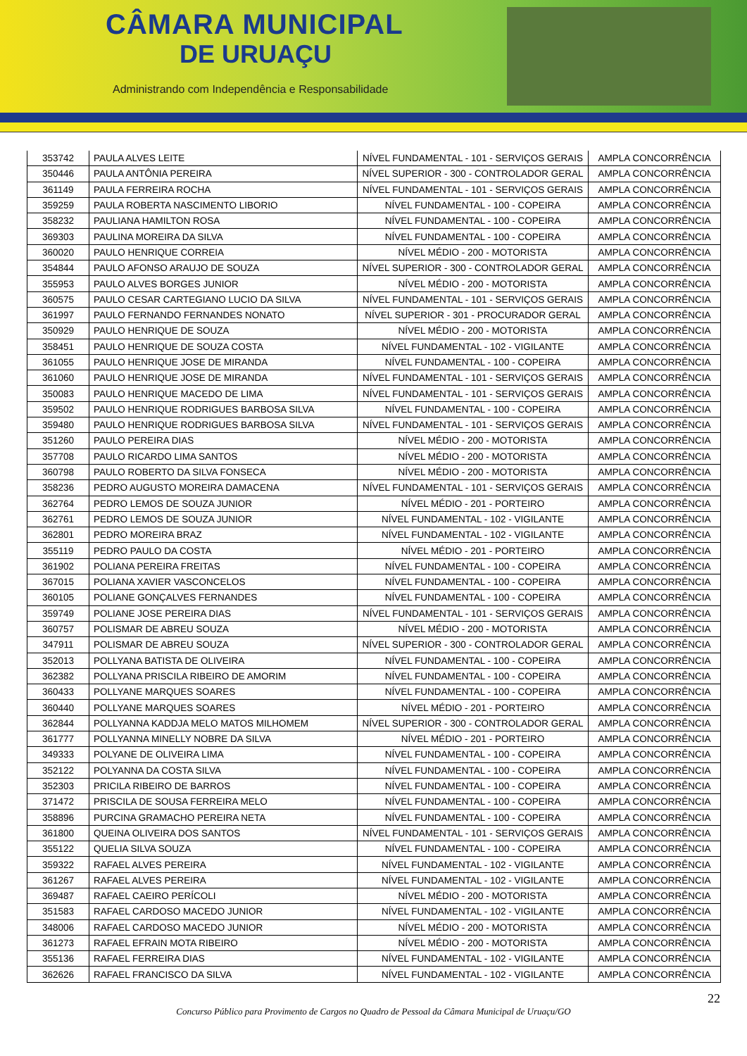CÂMARA MUNICIPAL
DE URUAÇU
Administrando com Independência e Responsabilidade
| 353742 | PAULA ALVES LEITE | NÍVEL FUNDAMENTAL - 101 - SERVIÇOS GERAIS | AMPLA CONCORRÊNCIA |
| 350446 | PAULA ANTÔNIA PEREIRA | NÍVEL SUPERIOR - 300 - CONTROLADOR GERAL | AMPLA CONCORRÊNCIA |
| 361149 | PAULA FERREIRA ROCHA | NÍVEL FUNDAMENTAL - 101 - SERVIÇOS GERAIS | AMPLA CONCORRÊNCIA |
| 359259 | PAULA ROBERTA NASCIMENTO LIBORIO | NÍVEL FUNDAMENTAL - 100 - COPEIRA | AMPLA CONCORRÊNCIA |
| 358232 | PAULIANA HAMILTON ROSA | NÍVEL FUNDAMENTAL - 100 - COPEIRA | AMPLA CONCORRÊNCIA |
| 369303 | PAULINA MOREIRA DA SILVA | NÍVEL FUNDAMENTAL - 100 - COPEIRA | AMPLA CONCORRÊNCIA |
| 360020 | PAULO HENRIQUE CORREIA | NÍVEL MÉDIO - 200 - MOTORISTA | AMPLA CONCORRÊNCIA |
| 354844 | PAULO AFONSO ARAUJO DE SOUZA | NÍVEL SUPERIOR - 300 - CONTROLADOR GERAL | AMPLA CONCORRÊNCIA |
| 355953 | PAULO ALVES BORGES JUNIOR | NÍVEL MÉDIO - 200 - MOTORISTA | AMPLA CONCORRÊNCIA |
| 360575 | PAULO CESAR CARTEGIANO LUCIO DA SILVA | NÍVEL FUNDAMENTAL - 101 - SERVIÇOS GERAIS | AMPLA CONCORRÊNCIA |
| 361997 | PAULO FERNANDO FERNANDES NONATO | NÍVEL SUPERIOR - 301 - PROCURADOR GERAL | AMPLA CONCORRÊNCIA |
| 350929 | PAULO HENRIQUE DE SOUZA | NÍVEL MÉDIO - 200 - MOTORISTA | AMPLA CONCORRÊNCIA |
| 358451 | PAULO HENRIQUE DE SOUZA COSTA | NÍVEL FUNDAMENTAL - 102 - VIGILANTE | AMPLA CONCORRÊNCIA |
| 361055 | PAULO HENRIQUE JOSE DE MIRANDA | NÍVEL FUNDAMENTAL - 100 - COPEIRA | AMPLA CONCORRÊNCIA |
| 361060 | PAULO HENRIQUE JOSE DE MIRANDA | NÍVEL FUNDAMENTAL - 101 - SERVIÇOS GERAIS | AMPLA CONCORRÊNCIA |
| 350083 | PAULO HENRIQUE MACEDO DE LIMA | NÍVEL FUNDAMENTAL - 101 - SERVIÇOS GERAIS | AMPLA CONCORRÊNCIA |
| 359502 | PAULO HENRIQUE RODRIGUES BARBOSA SILVA | NÍVEL FUNDAMENTAL - 100 - COPEIRA | AMPLA CONCORRÊNCIA |
| 359480 | PAULO HENRIQUE RODRIGUES BARBOSA SILVA | NÍVEL FUNDAMENTAL - 101 - SERVIÇOS GERAIS | AMPLA CONCORRÊNCIA |
| 351260 | PAULO PEREIRA DIAS | NÍVEL MÉDIO - 200 - MOTORISTA | AMPLA CONCORRÊNCIA |
| 357708 | PAULO RICARDO LIMA SANTOS | NÍVEL MÉDIO - 200 - MOTORISTA | AMPLA CONCORRÊNCIA |
| 360798 | PAULO ROBERTO DA SILVA FONSECA | NÍVEL MÉDIO - 200 - MOTORISTA | AMPLA CONCORRÊNCIA |
| 358236 | PEDRO AUGUSTO MOREIRA DAMACENA | NÍVEL FUNDAMENTAL - 101 - SERVIÇOS GERAIS | AMPLA CONCORRÊNCIA |
| 362764 | PEDRO LEMOS DE SOUZA JUNIOR | NÍVEL MÉDIO - 201 - PORTEIRO | AMPLA CONCORRÊNCIA |
| 362761 | PEDRO LEMOS DE SOUZA JUNIOR | NÍVEL FUNDAMENTAL - 102 - VIGILANTE | AMPLA CONCORRÊNCIA |
| 362801 | PEDRO MOREIRA BRAZ | NÍVEL FUNDAMENTAL - 102 - VIGILANTE | AMPLA CONCORRÊNCIA |
| 355119 | PEDRO PAULO DA COSTA | NÍVEL MÉDIO - 201 - PORTEIRO | AMPLA CONCORRÊNCIA |
| 361902 | POLIANA PEREIRA FREITAS | NÍVEL FUNDAMENTAL - 100 - COPEIRA | AMPLA CONCORRÊNCIA |
| 367015 | POLIANA XAVIER VASCONCELOS | NÍVEL FUNDAMENTAL - 100 - COPEIRA | AMPLA CONCORRÊNCIA |
| 360105 | POLIANE GONÇALVES FERNANDES | NÍVEL FUNDAMENTAL - 100 - COPEIRA | AMPLA CONCORRÊNCIA |
| 359749 | POLIANE JOSE PEREIRA DIAS | NÍVEL FUNDAMENTAL - 101 - SERVIÇOS GERAIS | AMPLA CONCORRÊNCIA |
| 360757 | POLISMAR DE ABREU SOUZA | NÍVEL MÉDIO - 200 - MOTORISTA | AMPLA CONCORRÊNCIA |
| 347911 | POLISMAR DE ABREU SOUZA | NÍVEL SUPERIOR - 300 - CONTROLADOR GERAL | AMPLA CONCORRÊNCIA |
| 352013 | POLLYANA BATISTA DE OLIVEIRA | NÍVEL FUNDAMENTAL - 100 - COPEIRA | AMPLA CONCORRÊNCIA |
| 362382 | POLLYANA PRISCILA RIBEIRO DE AMORIM | NÍVEL FUNDAMENTAL - 100 - COPEIRA | AMPLA CONCORRÊNCIA |
| 360433 | POLLYANE MARQUES SOARES | NÍVEL FUNDAMENTAL - 100 - COPEIRA | AMPLA CONCORRÊNCIA |
| 360440 | POLLYANE MARQUES SOARES | NÍVEL MÉDIO - 201 - PORTEIRO | AMPLA CONCORRÊNCIA |
| 362844 | POLLYANNA KADDJA MELO MATOS MILHOMEM | NÍVEL SUPERIOR - 300 - CONTROLADOR GERAL | AMPLA CONCORRÊNCIA |
| 361777 | POLLYANNA MINELLY NOBRE DA SILVA | NÍVEL MÉDIO - 201 - PORTEIRO | AMPLA CONCORRÊNCIA |
| 349333 | POLYANE DE OLIVEIRA LIMA | NÍVEL FUNDAMENTAL - 100 - COPEIRA | AMPLA CONCORRÊNCIA |
| 352122 | POLYANNA DA COSTA SILVA | NÍVEL FUNDAMENTAL - 100 - COPEIRA | AMPLA CONCORRÊNCIA |
| 352303 | PRICILA RIBEIRO DE BARROS | NÍVEL FUNDAMENTAL - 100 - COPEIRA | AMPLA CONCORRÊNCIA |
| 371472 | PRISCILA DE SOUSA FERREIRA MELO | NÍVEL FUNDAMENTAL - 100 - COPEIRA | AMPLA CONCORRÊNCIA |
| 358896 | PURCINA GRAMACHO PEREIRA NETA | NÍVEL FUNDAMENTAL - 100 - COPEIRA | AMPLA CONCORRÊNCIA |
| 361800 | QUEINA OLIVEIRA DOS SANTOS | NÍVEL FUNDAMENTAL - 101 - SERVIÇOS GERAIS | AMPLA CONCORRÊNCIA |
| 355122 | QUELIA SILVA SOUZA | NÍVEL FUNDAMENTAL - 100 - COPEIRA | AMPLA CONCORRÊNCIA |
| 359322 | RAFAEL ALVES PEREIRA | NÍVEL FUNDAMENTAL - 102 - VIGILANTE | AMPLA CONCORRÊNCIA |
| 361267 | RAFAEL ALVES PEREIRA | NÍVEL FUNDAMENTAL - 102 - VIGILANTE | AMPLA CONCORRÊNCIA |
| 369487 | RAFAEL CAEIRO PERÍCOLI | NÍVEL MÉDIO - 200 - MOTORISTA | AMPLA CONCORRÊNCIA |
| 351583 | RAFAEL CARDOSO MACEDO JUNIOR | NÍVEL FUNDAMENTAL - 102 - VIGILANTE | AMPLA CONCORRÊNCIA |
| 348006 | RAFAEL CARDOSO MACEDO JUNIOR | NÍVEL MÉDIO - 200 - MOTORISTA | AMPLA CONCORRÊNCIA |
| 361273 | RAFAEL EFRAIN MOTA RIBEIRO | NÍVEL MÉDIO - 200 - MOTORISTA | AMPLA CONCORRÊNCIA |
| 355136 | RAFAEL FERREIRA DIAS | NÍVEL FUNDAMENTAL - 102 - VIGILANTE | AMPLA CONCORRÊNCIA |
| 362626 | RAFAEL FRANCISCO DA SILVA | NÍVEL FUNDAMENTAL - 102 - VIGILANTE | AMPLA CONCORRÊNCIA |
22
Concurso Público para Provimento de Cargos no Quadro de Pessoal da Câmara Municipal de Uruaçu/GO